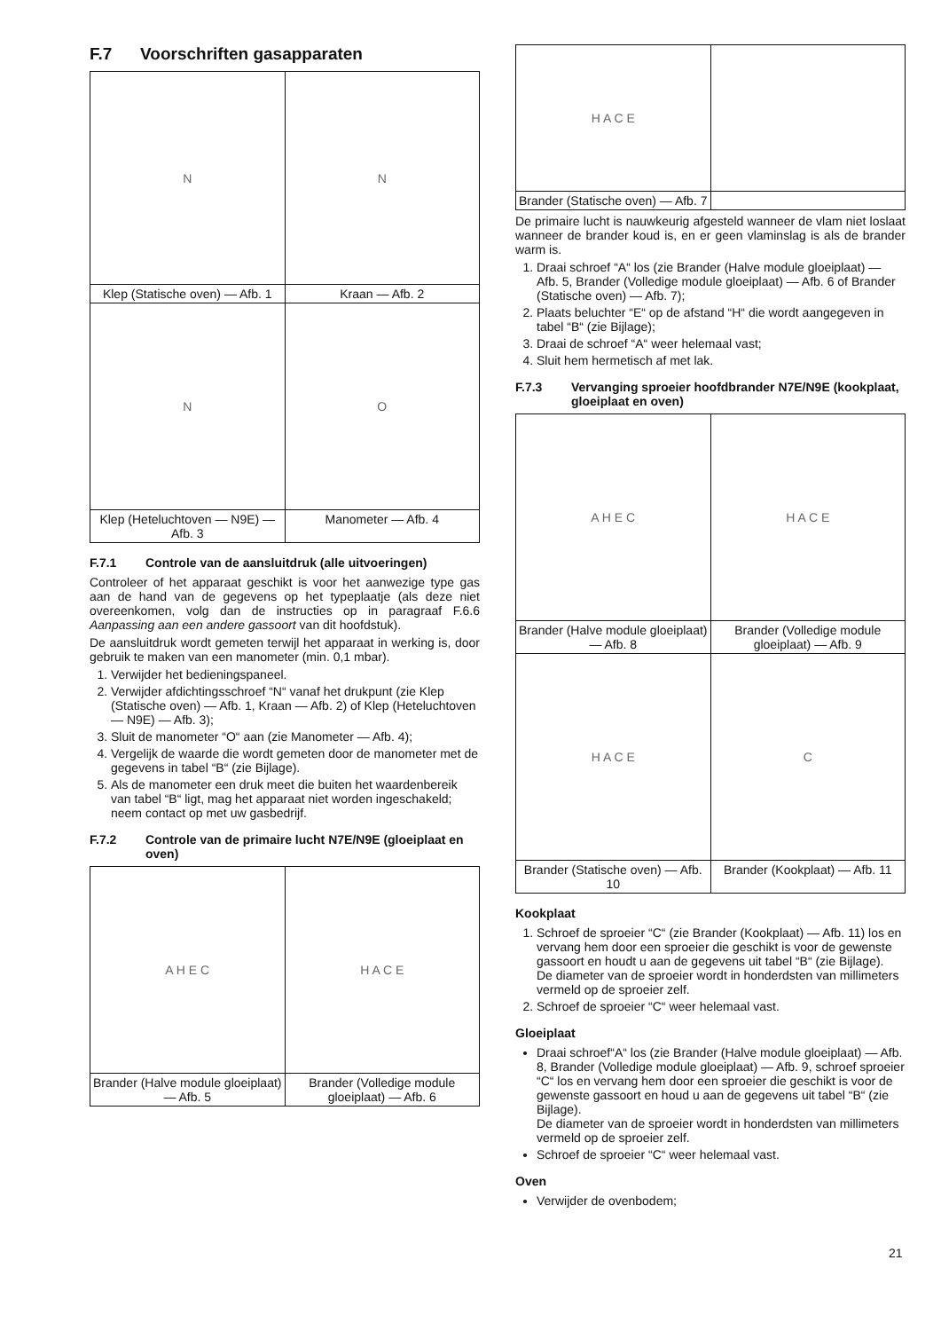F.7 Voorschriften gasapparaten
| N | N |
| Klep (Statische oven) — Afb. 1 | Kraan — Afb. 2 |
| N | O |
| Klep (Heteluchtoven — N9E) — Afb. 3 | Manometer — Afb. 4 |
F.7.1 Controle van de aansluitdruk (alle uitvoeringen)
Controleer of het apparaat geschikt is voor het aanwezige type gas aan de hand van de gegevens op het typeplaatje (als deze niet overeenkomen, volg dan de instructies op in paragraaf F.6.6 Aanpassing aan een andere gassoort van dit hoofdstuk).
De aansluitdruk wordt gemeten terwijl het apparaat in werking is, door gebruik te maken van een manometer (min. 0,1 mbar).
1. Verwijder het bedieningspaneel.
2. Verwijder afdichtingsschroef “N“ vanaf het drukpunt (zie Klep (Statische oven) — Afb. 1, Kraan — Afb. 2) of Klep (Heteluchtoven — N9E) — Afb. 3);
3. Sluit de manometer “O“ aan (zie Manometer — Afb. 4);
4. Vergelijk de waarde die wordt gemeten door de manometer met de gegevens in tabel “B“ (zie Bijlage).
5. Als de manometer een druk meet die buiten het waardenbereik van tabel “B“ ligt, mag het apparaat niet worden ingeschakeld; neem contact op met uw gasbedrijf.
F.7.2 Controle van de primaire lucht N7E/N9E (gloeiplaat en oven)
| A H E C | H A C E |
| Brander (Halve module gloeiplaat) — Afb. 5 | Brander (Volledige module gloeiplaat) — Afb. 6 |
| H A C E | |
| Brander (Statische oven) — Afb. 7 | |
De primaire lucht is nauwkeurig afgesteld wanneer de vlam niet loslaat wanneer de brander koud is, en er geen vlaminslag is als de brander warm is.
1. Draai schroef “A“ los (zie Brander (Halve module gloeiplaat) — Afb. 5, Brander (Volledige module gloeiplaat) — Afb. 6 of Brander (Statische oven) — Afb. 7);
2. Plaats beluchter “E“ op de afstand “H“ die wordt aangegeven in tabel “B“ (zie Bijlage);
3. Draai de schroef “A“ weer helemaal vast;
4. Sluit hem hermetisch af met lak.
F.7.3 Vervanging sproeier hoofdbrander N7E/N9E (kookplaat, gloeiplaat en oven)
| A H E C | H A C E |
| Brander (Halve module gloeiplaat) — Afb. 8 | Brander (Volledige module gloeiplaat) — Afb. 9 |
| H A C E | C |
| Brander (Statische oven) — Afb. 10 | Brander (Kookplaat) — Afb. 11 |
Kookplaat
1. Schroef de sproeier “C“ (zie Brander (Kookplaat) — Afb. 11) los en vervang hem door een sproeier die geschikt is voor de gewenste gassoort en houdt u aan de gegevens uit tabel “B“ (zie Bijlage).
De diameter van de sproeier wordt in honderdsten van millimeters vermeld op de sproeier zelf.
2. Schroef de sproeier “C“ weer helemaal vast.
Gloeiplaat
Draai schroef“A“ los (zie Brander (Halve module gloeiplaat) — Afb. 8, Brander (Volledige module gloeiplaat) — Afb. 9, schroef sproeier “C“ los en vervang hem door een sproeier die geschikt is voor de gewenste gassoort en houd u aan de gegevens uit tabel “B“ (zie Bijlage).
De diameter van de sproeier wordt in honderdsten van millimeters vermeld op de sproeier zelf.
Schroef de sproeier “C“ weer helemaal vast.
Oven
Verwijder de ovenbodem;
21